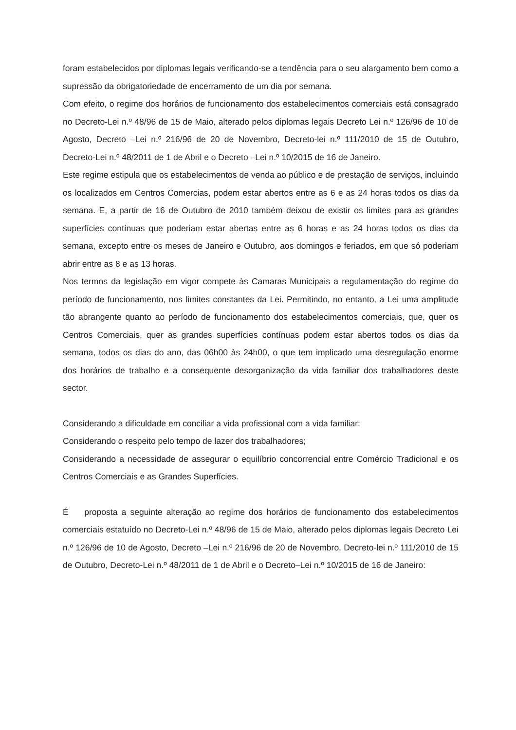foram estabelecidos por diplomas legais verificando-se a tendência para o seu alargamento bem como a supressão da obrigatoriedade de encerramento de um dia por semana.
Com efeito, o regime dos horários de funcionamento dos estabelecimentos comerciais está consagrado no Decreto-Lei n.º 48/96 de 15 de Maio, alterado pelos diplomas legais Decreto Lei n.º 126/96 de 10 de Agosto, Decreto –Lei n.º 216/96 de 20 de Novembro, Decreto-lei n.º 111/2010 de 15 de Outubro, Decreto-Lei n.º 48/2011 de 1 de Abril e o Decreto –Lei n.º 10/2015 de 16 de Janeiro.
Este regime estipula que os estabelecimentos de venda ao público e de prestação de serviços, incluindo os localizados em Centros Comercias, podem estar abertos entre as 6 e as 24 horas todos os dias da semana. E, a partir de 16 de Outubro de 2010 também deixou de existir os limites para as grandes superfícies contínuas que poderiam estar abertas entre as 6 horas e as 24 horas todos os dias da semana, excepto entre os meses de Janeiro e Outubro, aos domingos e feriados, em que só poderiam abrir entre as 8 e as 13 horas.
Nos termos da legislação em vigor compete às Camaras Municipais a regulamentação do regime do período de funcionamento, nos limites constantes da Lei. Permitindo, no entanto, a Lei uma amplitude tão abrangente quanto ao período de funcionamento dos estabelecimentos comerciais, que, quer os Centros Comerciais, quer as grandes superfícies contínuas podem estar abertos todos os dias da semana, todos os dias do ano, das 06h00 às 24h00, o que tem implicado uma desregulação enorme dos horários de trabalho e a consequente desorganização da vida familiar dos trabalhadores deste sector.
Considerando a dificuldade em conciliar a vida profissional com a vida familiar;
Considerando o respeito pelo tempo de lazer dos trabalhadores;
Considerando a necessidade de assegurar o equilíbrio concorrencial entre Comércio Tradicional e os Centros Comerciais e as Grandes Superfícies.
É proposta a seguinte alteração ao regime dos horários de funcionamento dos estabelecimentos comerciais estatuído no Decreto-Lei n.º 48/96 de 15 de Maio, alterado pelos diplomas legais Decreto Lei n.º 126/96 de 10 de Agosto, Decreto –Lei n.º 216/96 de 20 de Novembro, Decreto-lei n.º 111/2010 de 15 de Outubro, Decreto-Lei n.º 48/2011 de 1 de Abril e o Decreto–Lei n.º 10/2015 de 16 de Janeiro: